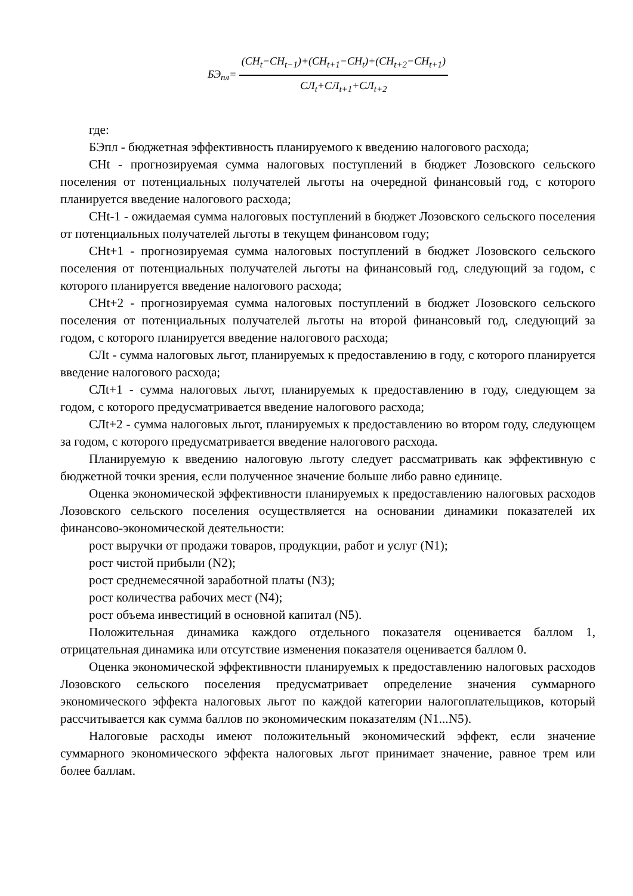БЭ<sub>пл</sub>=
(СН<sub>t</sub>−СН<sub>t−1</sub>)+(СН<sub>t+1</sub>−СН<sub>t</sub>)+(СН<sub>t+2</sub>−СН<sub>t+1</sub>)
СЛ<sub>t</sub>+СЛ<sub>t+1</sub>+СЛ<sub>t+2</sub>
где:
БЭпл - бюджетная эффективность планируемого к введению налогового расхода;
СНt - прогнозируемая сумма налоговых поступлений в бюджет Лозовского сельского поселения от потенциальных получателей льготы на очередной финансовый год, с которого планируется введение налогового расхода;
СНt-1 - ожидаемая сумма налоговых поступлений в бюджет Лозовского сельского поселения от потенциальных получателей льготы в текущем финансовом году;
СНt+1 - прогнозируемая сумма налоговых поступлений в бюджет Лозовского сельского поселения от потенциальных получателей льготы на финансовый год, следующий за годом, с которого планируется введение налогового расхода;
СНt+2 - прогнозируемая сумма налоговых поступлений в бюджет Лозовского сельского поселения от потенциальных получателей льготы на второй финансовый год, следующий за годом, с которого планируется введение налогового расхода;
СЛt - сумма налоговых льгот, планируемых к предоставлению в году, с которого планируется введение налогового расхода;
СЛt+1 - сумма налоговых льгот, планируемых к предоставлению в году, следующем за годом, с которого предусматривается введение налогового расхода;
СЛt+2 - сумма налоговых льгот, планируемых к предоставлению во втором году, следующем за годом, с которого предусматривается введение налогового расхода.
Планируемую к введению налоговую льготу следует рассматривать как эффективную с бюджетной точки зрения, если полученное значение больше либо равно единице.
Оценка экономической эффективности планируемых к предоставлению налоговых расходов Лозовского сельского поселения осуществляется на основании динамики показателей их финансово-экономической деятельности:
рост выручки от продажи товаров, продукции, работ и услуг (N1);
рост чистой прибыли (N2);
рост среднемесячной заработной платы (N3);
рост количества рабочих мест (N4);
рост объема инвестиций в основной капитал (N5).
Положительная динамика каждого отдельного показателя оценивается баллом 1, отрицательная динамика или отсутствие изменения показателя оценивается баллом 0.
Оценка экономической эффективности планируемых к предоставлению налоговых расходов Лозовского сельского поселения предусматривает определение значения суммарного экономического эффекта налоговых льгот по каждой категории налогоплательщиков, который рассчитывается как сумма баллов по экономическим показателям (N1...N5).
Налоговые расходы имеют положительный экономический эффект, если значение суммарного экономического эффекта налоговых льгот принимает значение, равное трем или более баллам.